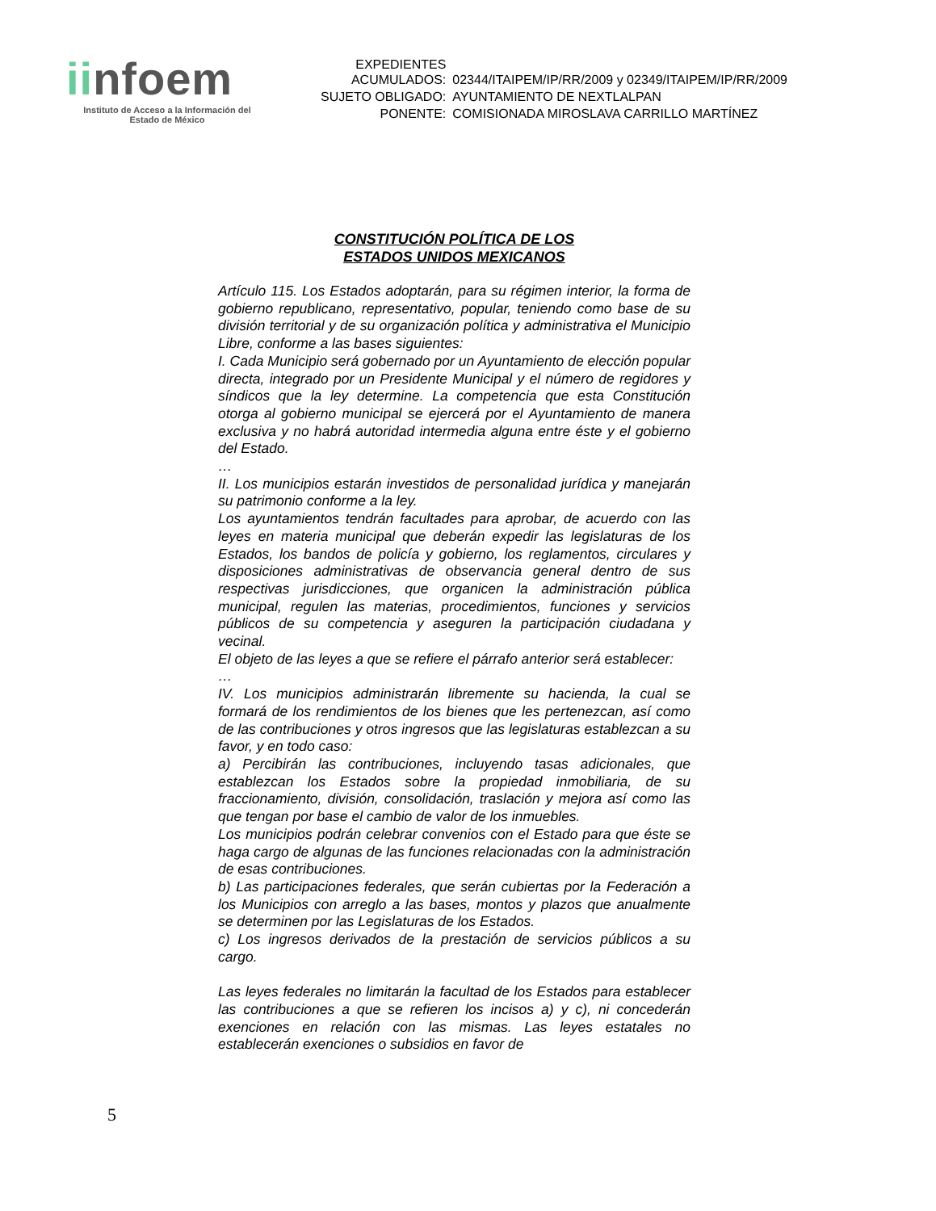iinfoem
Instituto de Acceso a la Información del
Estado de México
| EXPEDIENTES ACUMULADOS: | 02344/ITAIPEM/IP/RR/2009 y 02349/ITAIPEM/IP/RR/2009 |
| SUJETO OBLIGADO: | AYUNTAMIENTO DE NEXTLALPAN |
| PONENTE: | COMISIONADA MIROSLAVA CARRILLO MARTÍNEZ |
CONSTITUCIÓN POLÍTICA DE LOS
ESTADOS UNIDOS MEXICANOS
Artículo 115. Los Estados adoptarán, para su régimen interior, la forma de gobierno republicano, representativo, popular, teniendo como base de su división territorial y de su organización política y administrativa el Municipio Libre, conforme a las bases siguientes:
I. Cada Municipio será gobernado por un Ayuntamiento de elección popular directa, integrado por un Presidente Municipal y el número de regidores y síndicos que la ley determine. La competencia que esta Constitución otorga al gobierno municipal se ejercerá por el Ayuntamiento de manera exclusiva y no habrá autoridad intermedia alguna entre éste y el gobierno del Estado.
…
II. Los municipios estarán investidos de personalidad jurídica y manejarán su patrimonio conforme a la ley.
Los ayuntamientos tendrán facultades para aprobar, de acuerdo con las leyes en materia municipal que deberán expedir las legislaturas de los Estados, los bandos de policía y gobierno, los reglamentos, circulares y disposiciones administrativas de observancia general dentro de sus respectivas jurisdicciones, que organicen la administración pública municipal, regulen las materias, procedimientos, funciones y servicios públicos de su competencia y aseguren la participación ciudadana y vecinal.
El objeto de las leyes a que se refiere el párrafo anterior será establecer:
…
IV. Los municipios administrarán libremente su hacienda, la cual se formará de los rendimientos de los bienes que les pertenezcan, así como de las contribuciones y otros ingresos que las legislaturas establezcan a su favor, y en todo caso:
a) Percibirán las contribuciones, incluyendo tasas adicionales, que establezcan los Estados sobre la propiedad inmobiliaria, de su fraccionamiento, división, consolidación, traslación y mejora así como las que tengan por base el cambio de valor de los inmuebles.
Los municipios podrán celebrar convenios con el Estado para que éste se haga cargo de algunas de las funciones relacionadas con la administración de esas contribuciones.
b) Las participaciones federales, que serán cubiertas por la Federación a los Municipios con arreglo a las bases, montos y plazos que anualmente se determinen por las Legislaturas de los Estados.
c) Los ingresos derivados de la prestación de servicios públicos a su cargo.
Las leyes federales no limitarán la facultad de los Estados para establecer las contribuciones a que se refieren los incisos a) y c), ni concederán exenciones en relación con las mismas. Las leyes estatales no establecerán exenciones o subsidios en favor de
5